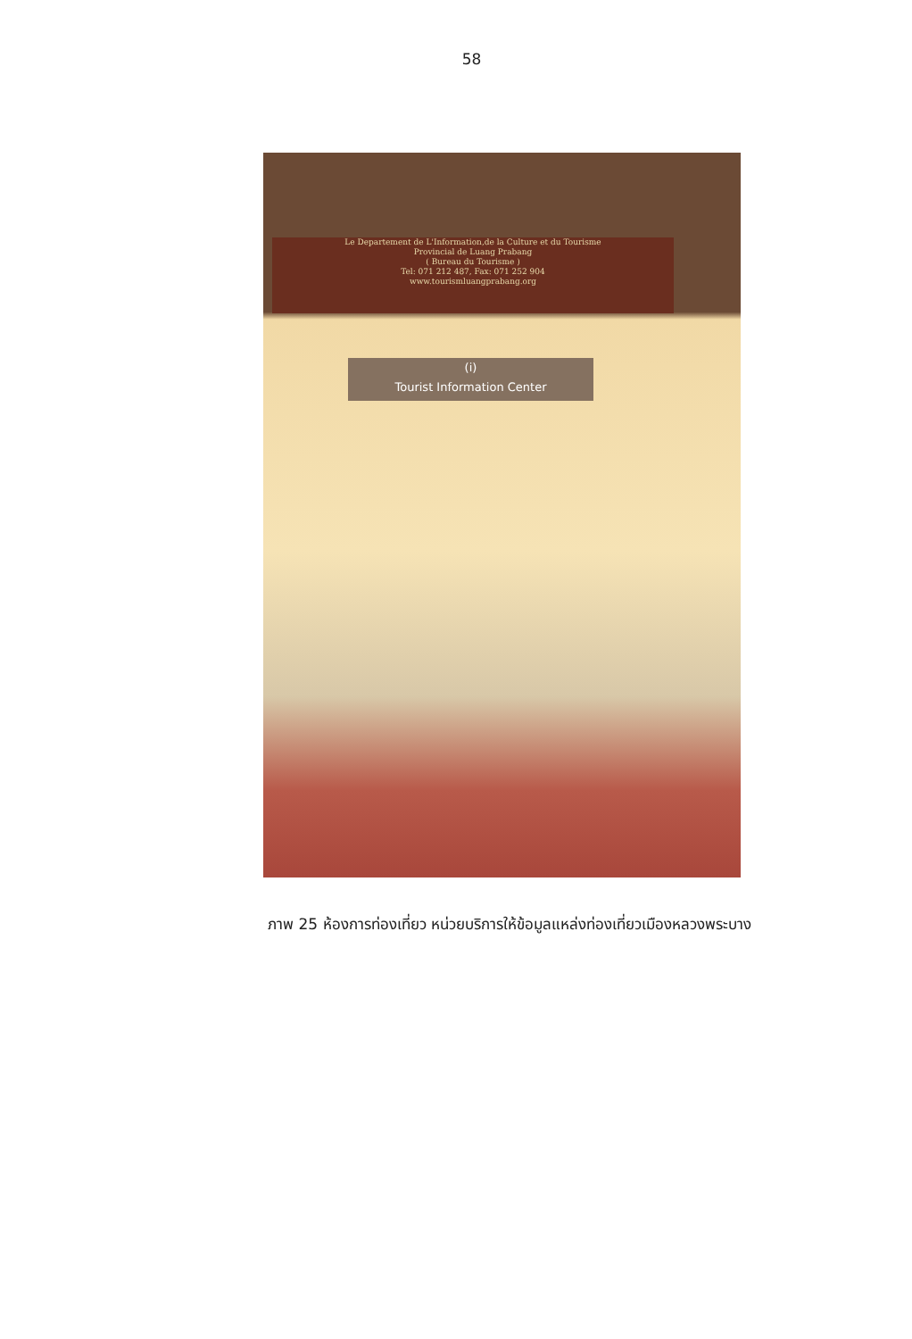58
Le Departement de L'Information,de la Culture et du Tourisme
Provincial de Luang Prabang
( Bureau du Tourisme )
Tel: 071 212 487, Fax: 071 252 904
www.tourismluangprabang.org
(i)
Tourist Information Center
ภาพ 25 ห้องการท่องเที่ยว หน่วยบริการให้ข้อมูลแหล่งท่องเที่ยวเมืองหลวงพระบาง